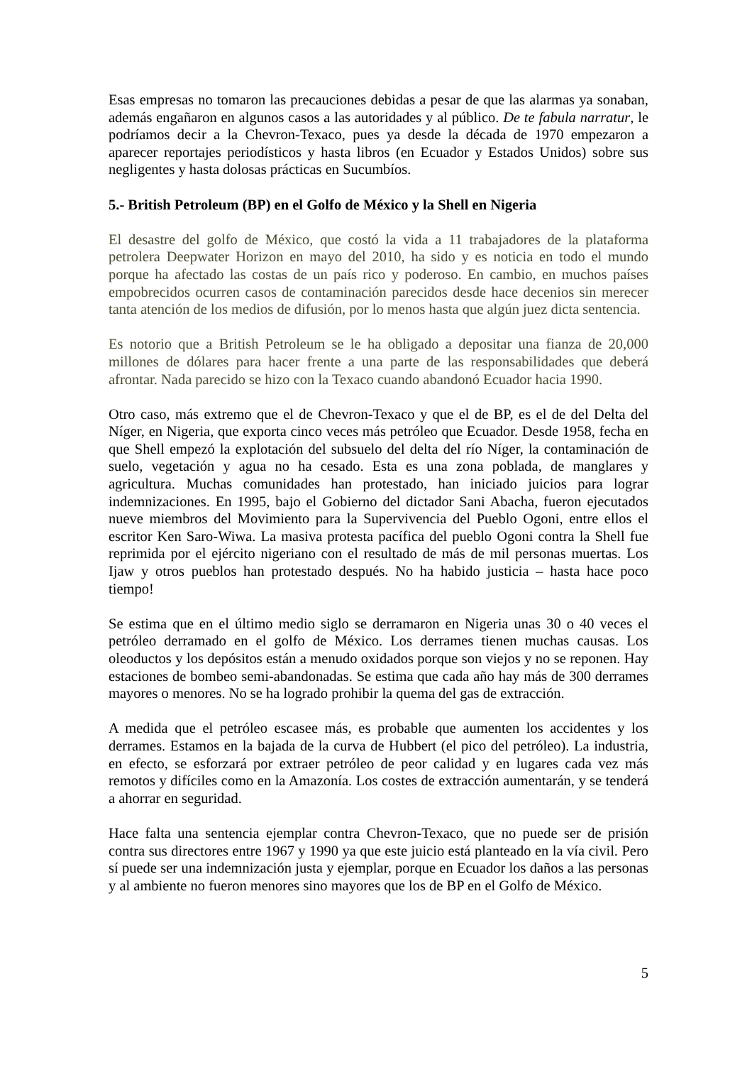Esas empresas no tomaron las precauciones debidas a pesar de que las alarmas ya sonaban, además engañaron en algunos casos a las autoridades y al público. De te fabula narratur, le podríamos decir a la Chevron-Texaco, pues ya desde la década de 1970 empezaron a aparecer reportajes periodísticos y hasta libros (en Ecuador y Estados Unidos) sobre sus negligentes y hasta dolosas prácticas en Sucumbíos.
5.- British Petroleum (BP) en el Golfo de México y la Shell en Nigeria
El desastre del golfo de México, que costó la vida a 11 trabajadores de la plataforma petrolera Deepwater Horizon en mayo del 2010, ha sido y es noticia en todo el mundo porque ha afectado las costas de un país rico y poderoso. En cambio, en muchos países empobrecidos ocurren casos de contaminación parecidos desde hace decenios sin merecer tanta atención de los medios de difusión, por lo menos hasta que algún juez dicta sentencia.
Es notorio que a British Petroleum se le ha obligado a depositar una fianza de 20,000 millones de dólares para hacer frente a una parte de las responsabilidades que deberá afrontar. Nada parecido se hizo con la Texaco cuando abandonó Ecuador hacia 1990.
Otro caso, más extremo que el de Chevron-Texaco y que el de BP, es el de del Delta del Níger, en Nigeria, que exporta cinco veces más petróleo que Ecuador. Desde 1958, fecha en que Shell empezó la explotación del subsuelo del delta del río Níger, la contaminación de suelo, vegetación y agua no ha cesado. Esta es una zona poblada, de manglares y agricultura. Muchas comunidades han protestado, han iniciado juicios para lograr indemnizaciones. En 1995, bajo el Gobierno del dictador Sani Abacha, fueron ejecutados nueve miembros del Movimiento para la Supervivencia del Pueblo Ogoni, entre ellos el escritor Ken Saro-Wiwa. La masiva protesta pacífica del pueblo Ogoni contra la Shell fue reprimida por el ejército nigeriano con el resultado de más de mil personas muertas. Los Ijaw y otros pueblos han protestado después. No ha habido justicia – hasta hace poco tiempo!
Se estima que en el último medio siglo se derramaron en Nigeria unas 30 o 40 veces el petróleo derramado en el golfo de México. Los derrames tienen muchas causas. Los oleoductos y los depósitos están a menudo oxidados porque son viejos y no se reponen. Hay estaciones de bombeo semi-abandonadas. Se estima que cada año hay más de 300 derrames mayores o menores. No se ha logrado prohibir la quema del gas de extracción.
A medida que el petróleo escasee más, es probable que aumenten los accidentes y los derrames. Estamos en la bajada de la curva de Hubbert (el pico del petróleo). La industria, en efecto, se esforzará por extraer petróleo de peor calidad y en lugares cada vez más remotos y difíciles como en la Amazonía. Los costes de extracción aumentarán, y se tenderá a ahorrar en seguridad.
Hace falta una sentencia ejemplar contra Chevron-Texaco, que no puede ser de prisión contra sus directores entre 1967 y 1990 ya que este juicio está planteado en la vía civil. Pero sí puede ser una indemnización justa y ejemplar, porque en Ecuador los daños a las personas y al ambiente no fueron menores sino mayores que los de BP en el Golfo de México.
5